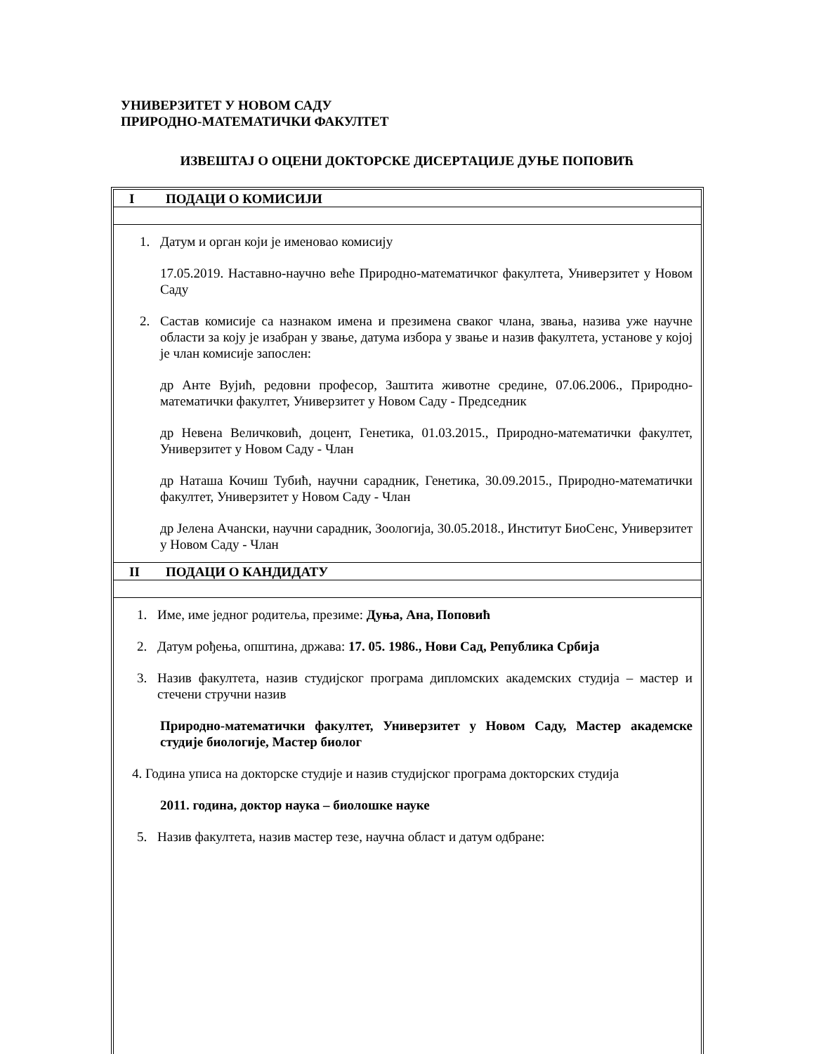УНИВЕРЗИТЕТ У НОВОМ САДУ
ПРИРОДНО-МАТЕМАТИЧКИ ФАКУЛТЕТ
ИЗВЕШТАЈ О ОЦЕНИ ДОКТОРСКЕ ДИСЕРТАЦИЈЕ ДУЊЕ ПОПОВИЋ
I ПОДАЦИ О КОМИСИЈИ
1. Датум и орган који је именовао комисију
17.05.2019. Наставно-научно веће Природно-математичког факултета, Универзитет у Новом Саду
2. Састав комисије са назнаком имена и презимена сваког члана, звања, назива уже научне области за коју је изабран у звање, датума избора у звање и назив факултета, установе у којој је члан комисије запослен:
др Анте Вујић, редовни професор, Заштита животне средине, 07.06.2006., Природно-математички факултет, Универзитет у Новом Саду - Председник
др Невена Величковић, доцент, Генетика, 01.03.2015., Природно-математички факултет, Универзитет у Новом Саду - Члан
др Наташа Кочиш Тубић, научни сарадник, Генетика, 30.09.2015., Природно-математички факултет, Универзитет у Новом Саду - Члан
др Јелена Ачански, научни сарадник, Зоологија, 30.05.2018., Институт БиоСенс, Универзитет у Новом Саду - Члан
II ПОДАЦИ О КАНДИДАТУ
1. Име, име једног родитеља, презиме: Дуња, Ана, Поповић
2. Датум рођења, општина, држава: 17. 05. 1986., Нови Сад, Република Србија
3. Назив факултета, назив студијског програма дипломских академских студија – мастер и стечени стручни назив
Природно-математички факултет, Универзитет у Новом Саду, Мастер академске студије биологије, Мастер биолог
4. Година уписа на докторске студије и назив студијског програма докторских студија
2011. година, доктор наука – биолошке науке
5. Назив факултета, назив мастер тезе, научна област и датум одбране: